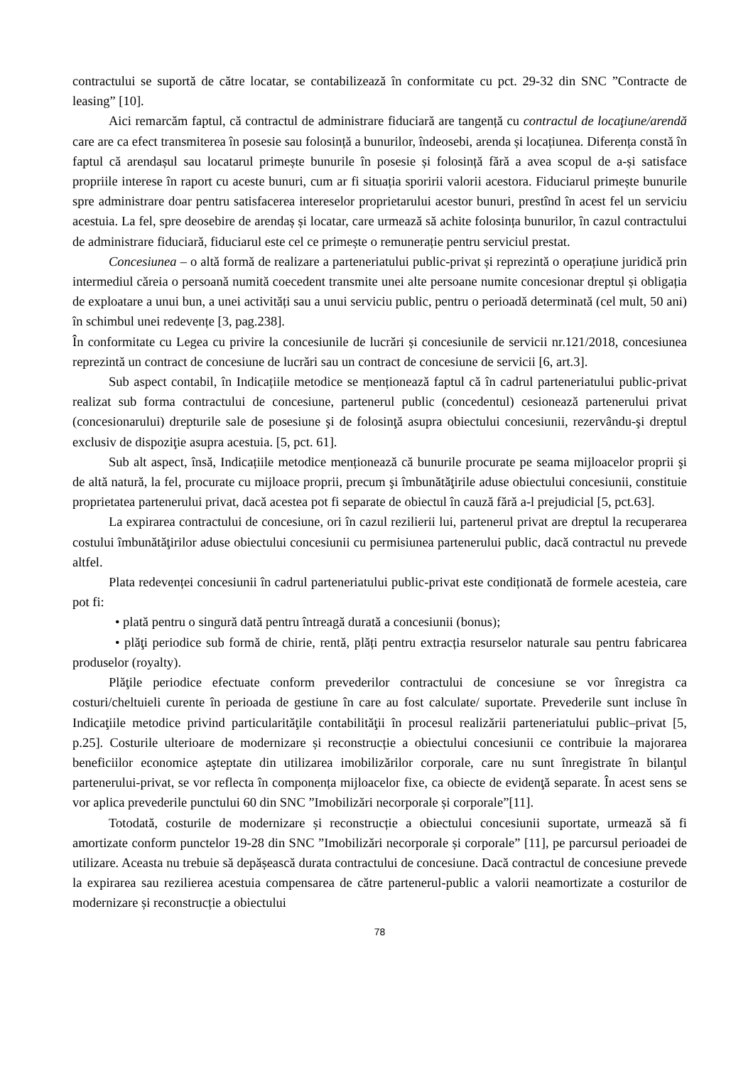contractului se suportă de către locatar, se contabilizează în conformitate cu pct. 29-32 din SNC ”Contracte de leasing” [10].
Aici remarcăm faptul, că contractul de administrare fiduciară are tangență cu contractul de locaţiune/arendă care are ca efect transmiterea în posesie sau folosință a bunurilor, îndeosebi, arenda și locațiunea. Diferența constă în faptul că arendașul sau locatarul primește bunurile în posesie și folosință fără a avea scopul de a-și satisface propriile interese în raport cu aceste bunuri, cum ar fi situația sporirii valorii acestora. Fiduciarul primește bunurile spre administrare doar pentru satisfacerea intereselor proprietarului acestor bunuri, prestînd în acest fel un serviciu acestuia. La fel, spre deosebire de arendaș și locatar, care urmează să achite folosința bunurilor, în cazul contractului de administrare fiduciară, fiduciarul este cel ce primește o remunerație pentru serviciul prestat.
Concesiunea – o altă formă de realizare a parteneriatului public-privat și reprezintă o operațiune juridică prin intermediul căreia o persoană numită coecedent transmite unei alte persoane numite concesionar dreptul și obligația de exploatare a unui bun, a unei activități sau a unui serviciu public, pentru o perioadă determinată (cel mult, 50 ani) în schimbul unei redevențe [3, pag.238].
În conformitate cu Legea cu privire la concesiunile de lucrări și concesiunile de servicii nr.121/2018, concesiunea reprezintă un contract de concesiune de lucrări sau un contract de concesiune de servicii [6, art.3].
Sub aspect contabil, în Indicațiile metodice se menționează faptul că în cadrul parteneriatului public-privat realizat sub forma contractului de concesiune, partenerul public (concedentul) cesionează partenerului privat (concesionarului) drepturile sale de posesiune şi de folosinţă asupra obiectului concesiunii, rezervându-şi dreptul exclusiv de dispoziţie asupra acestuia. [5, pct. 61].
Sub alt aspect, însă, Indicațiile metodice menționează că bunurile procurate pe seama mijloacelor proprii şi de altă natură, la fel, procurate cu mijloace proprii, precum şi îmbunătăţirile aduse obiectului concesiunii, constituie proprietatea partenerului privat, dacă acestea pot fi separate de obiectul în cauză fără a-l prejudicial [5, pct.63].
La expirarea contractului de concesiune, ori în cazul rezilierii lui, partenerul privat are dreptul la recuperarea costului îmbunătăţirilor aduse obiectului concesiunii cu permisiunea partenerului public, dacă contractul nu prevede altfel.
Plata redevenței concesiunii în cadrul parteneriatului public-privat este condiționată de formele acesteia, care pot fi:
• plată pentru o singură dată pentru întreagă durată a concesiunii (bonus);
• plăţi periodice sub formă de chirie, rentă, plăți pentru extracția resurselor naturale sau pentru fabricarea produselor (royalty).
Plăţile periodice efectuate conform prevederilor contractului de concesiune se vor înregistra ca costuri/cheltuieli curente în perioada de gestiune în care au fost calculate/ suportate. Prevederile sunt incluse în Indicaţiile metodice privind particularităţile contabilităţii în procesul realizării parteneriatului public–privat [5, p.25]. Costurile ulterioare de modernizare și reconstrucție a obiectului concesiunii ce contribuie la majorarea beneficiilor economice aşteptate din utilizarea imobilizărilor corporale, care nu sunt înregistrate în bilanţul partenerului-privat, se vor reflecta în componența mijloacelor fixe, ca obiecte de evidenţă separate. În acest sens se vor aplica prevederile punctului 60 din SNC ”Imobilizări necorporale și corporale”[11].
Totodată, costurile de modernizare și reconstrucție a obiectului concesiunii suportate, urmează să fi amortizate conform punctelor 19-28 din SNC ”Imobilizări necorporale și corporale” [11], pe parcursul perioadei de utilizare. Aceasta nu trebuie să depășească durata contractului de concesiune. Dacă contractul de concesiune prevede la expirarea sau rezilierea acestuia compensarea de către partenerul-public a valorii neamortizate a costurilor de modernizare și reconstrucție a obiectului
78